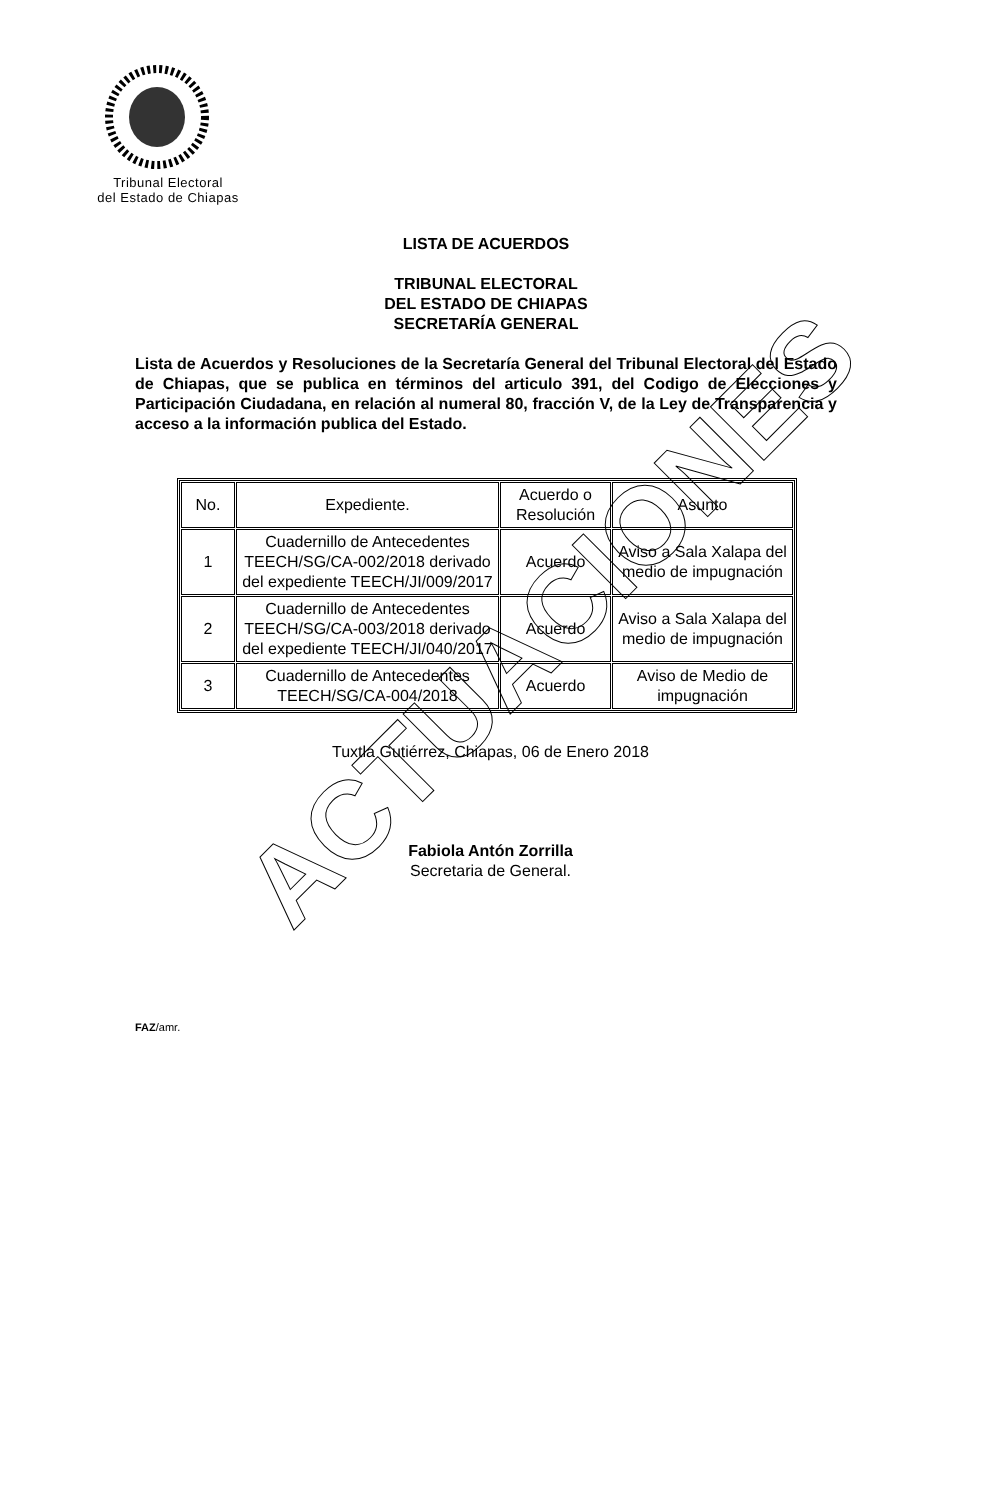Tribunal Electoral
del Estado de Chiapas
LISTA DE ACUERDOS
TRIBUNAL ELECTORAL
DEL ESTADO DE CHIAPAS
SECRETARÍA GENERAL
Lista de Acuerdos y Resoluciones de la Secretaría General del Tribunal Electoral del Estado de Chiapas, que se publica en términos del articulo 391, del Codigo de Elecciones y Participación Ciudadana, en relación al numeral 80, fracción V, de la Ley de Transparencia y acceso a la información publica del Estado.
| No. | Expediente. | Acuerdo o Resolución | Asunto |
| --- | --- | --- | --- |
| 1 | Cuadernillo de Antecedentes TEECH/SG/CA-002/2018 derivado del expediente TEECH/JI/009/2017 | Acuerdo | Aviso a Sala Xalapa del medio de impugnación |
| 2 | Cuadernillo de Antecedentes TEECH/SG/CA-003/2018 derivado del expediente TEECH/JI/040/2017 | Acuerdo | Aviso a Sala Xalapa del medio de impugnación |
| 3 | Cuadernillo de Antecedentes TEECH/SG/CA-004/2018 | Acuerdo | Aviso de Medio de impugnación |
Tuxtla Gutiérrez, Chiapas, 06 de Enero 2018
Fabiola Antón Zorrilla
Secretaria de General.
FAZ/amr.
ACTUACIONES